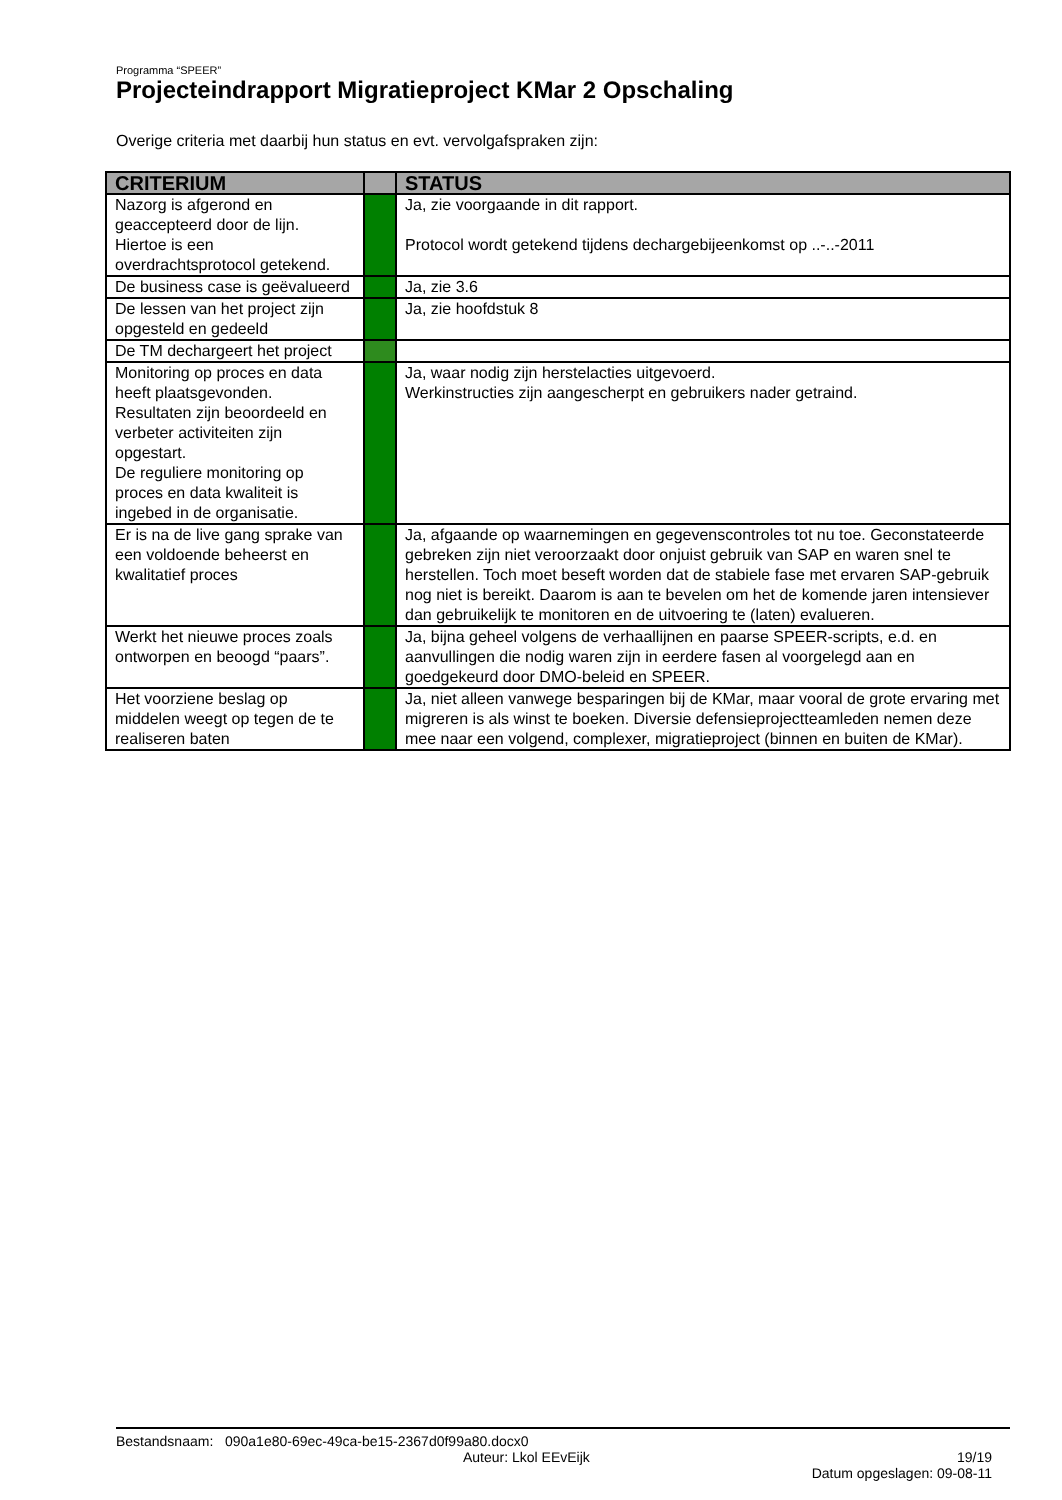Programma “SPEER”
Projecteindrapport Migratieproject KMar 2 Opschaling
Overige criteria met daarbij hun status en evt. vervolgafspraken zijn:
| CRITERIUM | | STATUS |
| --- | --- | --- |
| Nazorg is afgerond en geaccepteerd door de lijn. Hiertoe is een overdrachtsprotocol getekend. | | Ja, zie voorgaande in dit rapport. Protocol wordt getekend tijdens dechargebijeenkomst op ..-..-2011 |
| De business case is geëvalueerd | | Ja, zie 3.6 |
| De lessen van het project zijn opgesteld en gedeeld | | Ja, zie hoofdstuk 8 |
| De TM dechargeert het project | | |
| Monitoring op proces en data heeft plaatsgevonden. Resultaten zijn beoordeeld en verbeter activiteiten zijn opgestart. De reguliere monitoring op proces en data kwaliteit is ingebed in de organisatie. | | Ja, waar nodig zijn herstelacties uitgevoerd. Werkinstructies zijn aangescherpt en gebruikers nader getraind. |
| Er is na de live gang sprake van een voldoende beheerst en kwalitatief proces | | Ja, afgaande op waarnemingen en gegevenscontroles tot nu toe. Geconstateerde gebreken zijn niet veroorzaakt door onjuist gebruik van SAP en waren snel te herstellen. Toch moet beseft worden dat de stabiele fase met ervaren SAP-gebruik nog niet is bereikt. Daarom is aan te bevelen om het de komende jaren intensiever dan gebruikelijk te monitoren en de uitvoering te (laten) evalueren. |
| Werkt het nieuwe proces zoals ontworpen en beoogd “paars”. | | Ja, bijna geheel volgens de verhaallijnen en paarse SPEER-scripts, e.d. en aanvullingen die nodig waren zijn in eerdere fasen al voorgelegd aan en goedgekeurd door DMO-beleid en SPEER. |
| Het voorziene beslag op middelen weegt op tegen de te realiseren baten | | Ja, niet alleen vanwege besparingen bij de KMar, maar vooral de grote ervaring met migreren is als winst te boeken. Diversie defensieprojectteamleden nemen deze mee naar een volgend, complexer, migratieproject (binnen en buiten de KMar). |
Bestandsnaam: 090a1e80-69ec-49ca-be15-2367d0f99a80.docx0
Auteur: Lkol EEvEijk 19/19
Datum opgeslagen: 09-08-11